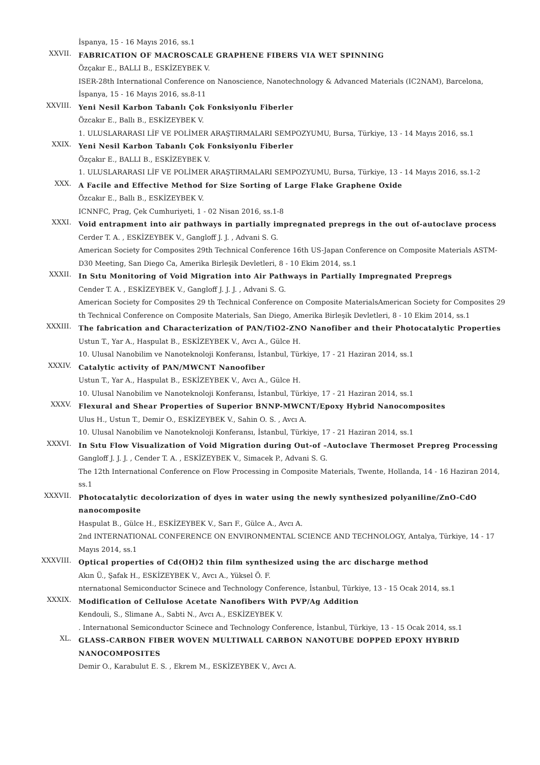İspanya, 15 - 16 Mayıs 2016, ss.1
XXVII.
FABRICATION OF MACROSCALE GRAPHENE FIBERS VIA WET SPINNING
Özçakır E., BALLI B., ESKİZEYBEK V.
ISER-28th International Conference on Nanoscience, Nanotechnology & Advanced Materials (IC2NAM), Barcelona, İspanya, 15 - 16 Mayıs 2016, ss.8-11
XXVIII.
Yeni Nesil Karbon Tabanlı Çok Fonksiyonlu Fiberler
Özcakır E., Ballı B., ESKİZEYBEK V.
1. ULUSLARARASI LİF VE POLİMER ARAŞTIRMALARI SEMPOZYUMU, Bursa, Türkiye, 13 - 14 Mayıs 2016, ss.1
XXIX.
Yeni Nesil Karbon Tabanlı Çok Fonksiyonlu Fiberler
Özçakır E., BALLI B., ESKİZEYBEK V.
1. ULUSLARARASI LİF VE POLİMER ARAŞTIRMALARI SEMPOZYUMU, Bursa, Türkiye, 13 - 14 Mayıs 2016, ss.1-2
XXX.
A Facile and Effective Method for Size Sorting of Large Flake Graphene Oxide
Özcakır E., Ballı B., ESKİZEYBEK V.
ICNNFC, Prag, Çek Cumhuriyeti, 1 - 02 Nisan 2016, ss.1-8
XXXI.
Void entrapment into air pathways in partially impregnated prepregs in the out of-autoclave process
Cerder T. A. , ESKİZEYBEK V., Gangloff J. J. , Advani S. G.
American Society for Composites 29th Technical Conference 16th US-Japan Conference on Composite Materials ASTM-D30 Meeting, San Diego Ca, Amerika Birleşik Devletleri, 8 - 10 Ekim 2014, ss.1
XXXII.
In Sıtu Monitoring of Void Migration into Air Pathways in Partially Impregnated Prepregs
Cender T. A. , ESKİZEYBEK V., Gangloff J. J. J. , Advani S. G.
American Society for Composites 29 th Technical Conference on Composite MaterialsAmerican Society for Composites 29 th Technical Conference on Composite Materials, San Diego, Amerika Birleşik Devletleri, 8 - 10 Ekim 2014, ss.1
XXXIII.
The fabrication and Characterization of PAN/TiO2-ZNO Nanofiber and their Photocatalytic Properties
Ustun T., Yar A., Haspulat B., ESKİZEYBEK V., Avcı A., Gülce H.
10. Ulusal Nanobilim ve Nanoteknoloji Konferansı, İstanbul, Türkiye, 17 - 21 Haziran 2014, ss.1
XXXIV.
Catalytic activity of PAN/MWCNT Nanoofiber
Ustun T., Yar A., Haspulat B., ESKİZEYBEK V., Avcı A., Gülce H.
10. Ulusal Nanobilim ve Nanoteknoloji Konferansı, İstanbul, Türkiye, 17 - 21 Haziran 2014, ss.1
XXXV.
Flexural and Shear Properties of Superior BNNP-MWCNT/Epoxy Hybrid Nanocomposites
Ulus H., Ustun T., Demir O., ESKİZEYBEK V., Sahin O. S. , Avcı A.
10. Ulusal Nanobilim ve Nanoteknoloji Konferansı, İstanbul, Türkiye, 17 - 21 Haziran 2014, ss.1
XXXVI.
In Sıtu Flow Visualization of Void Migration during Out-of –Autoclave Thermoset Prepreg Processing
Gangloff J. J. J. , Cender T. A. , ESKİZEYBEK V., Simacek P., Advani S. G.
The 12th International Conference on Flow Processing in Composite Materials, Twente, Hollanda, 14 - 16 Haziran 2014, ss.1
XXXVII.
Photocatalytic decolorization of dyes in water using the newly synthesized polyaniline/ZnO-CdO nanocomposite
Haspulat B., Gülce H., ESKİZEYBEK V., Sarı F., Gülce A., Avcı A.
2nd INTERNATIONAL CONFERENCE ON ENVIRONMENTAL SCIENCE AND TECHNOLOGY, Antalya, Türkiye, 14 - 17 Mayıs 2014, ss.1
XXXVIII.
Optical properties of Cd(OH)2 thin film synthesized using the arc discharge method
Akın Ü., Şafak H., ESKİZEYBEK V., Avcı A., Yüksel Ö. F.
nternatıonal Semiconductor Scinece and Technology Conference, İstanbul, Türkiye, 13 - 15 Ocak 2014, ss.1
XXXIX.
Modification of Cellulose Acetate Nanofibers With PVP/Ag Addition
Kendouli, S., Slimane A., Sabti N., Avcı A., ESKİZEYBEK V.
. Internatıonal Semiconductor Scinece and Technology Conference, İstanbul, Türkiye, 13 - 15 Ocak 2014, ss.1
XL.
GLASS-CARBON FIBER WOVEN MULTIWALL CARBON NANOTUBE DOPPED EPOXY HYBRID NANOCOMPOSITES
Demir O., Karabulut E. S. , Ekrem M., ESKİZEYBEK V., Avcı A.